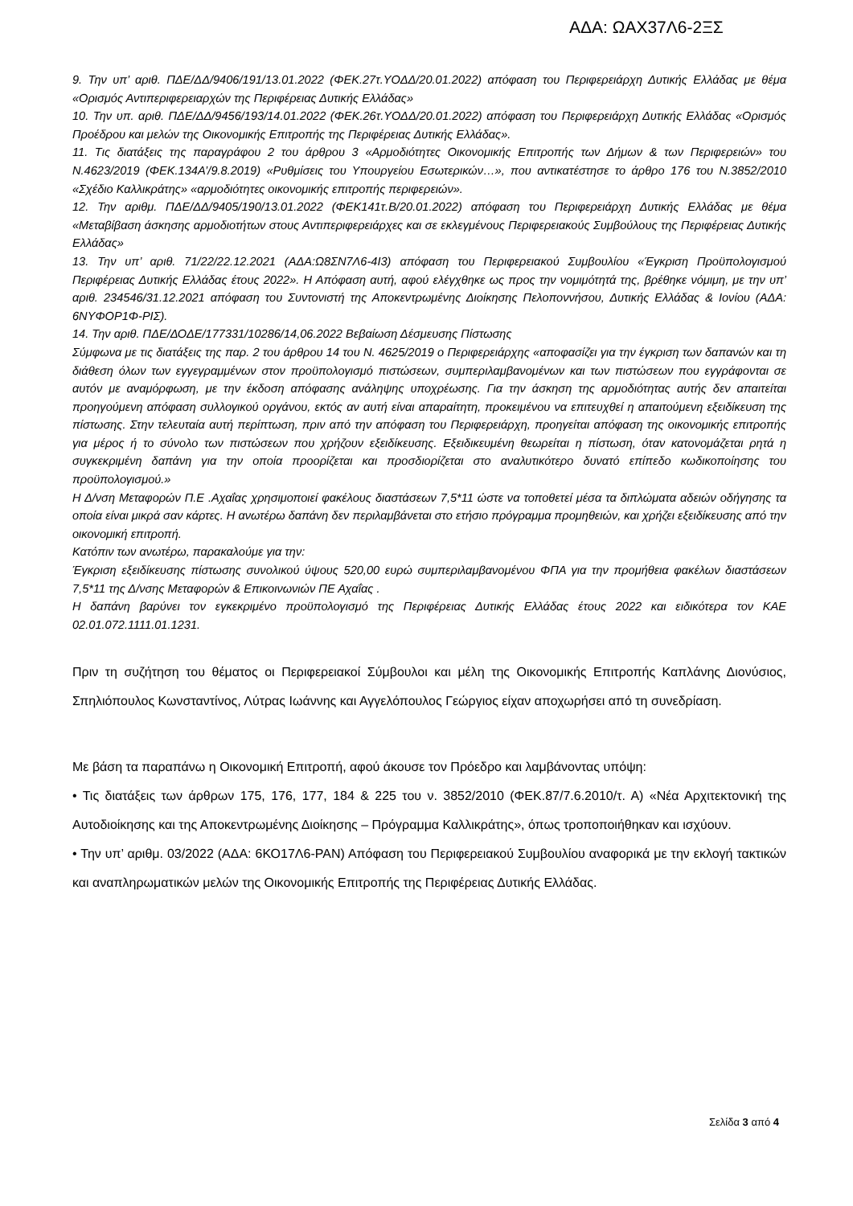ΑΔΑ: ΩΑΧ37Λ6-2ΞΣ
9. Την υπ’ αριθ. ΠΔΕ/ΔΔ/9406/191/13.01.2022 (ΦΕΚ.27τ.ΥΟΔΔ/20.01.2022) απόφαση του Περιφερειάρχη Δυτικής Ελλάδας με θέμα «Ορισμός Αντιπεριφερειαρχών της Περιφέρειας Δυτικής Ελλάδας»
10. Την υπ. αριθ. ΠΔΕ/ΔΔ/9456/193/14.01.2022 (ΦΕΚ.26τ.ΥΟΔΔ/20.01.2022) απόφαση του Περιφερειάρχη Δυτικής Ελλάδας «Ορισμός Προέδρου και μελών της Οικονομικής Επιτροπής της Περιφέρειας Δυτικής Ελλάδας».
11. Τις διατάξεις της παραγράφου 2 του άρθρου 3 «Αρμοδιότητες Οικονομικής Επιτροπής των Δήμων & των Περιφερειών» του Ν.4623/2019 (ΦΕΚ.134Α’/9.8.2019) «Ρυθμίσεις του Υπουργείου Εσωτερικών…», που αντικατέστησε το άρθρο 176 του Ν.3852/2010 «Σχέδιο Καλλικράτης» «αρμοδιότητες οικονομικής επιτροπής περιφερειών».
12. Την αριθμ. ΠΔΕ/ΔΔ/9405/190/13.01.2022 (ΦΕΚ141τ.Β/20.01.2022) απόφαση του Περιφερειάρχη Δυτικής Ελλάδας με θέμα «Μεταβίβαση άσκησης αρμοδιοτήτων στους Αντιπεριφερειάρχες και σε εκλεγμένους Περιφερειακούς Συμβούλους της Περιφέρειας Δυτικής Ελλάδας»
13. Την υπ’ αριθ. 71/22/22.12.2021 (ΑΔΑ:Ω8ΣΝ7Λ6-4Ι3) απόφαση του Περιφερειακού Συμβουλίου «Έγκριση Προϋπολογισμού Περιφέρειας Δυτικής Ελλάδας έτους 2022». Η Απόφαση αυτή, αφού ελέγχθηκε ως προς την νομιμότητά της, βρέθηκε νόμιμη, με την υπ’ αριθ. 234546/31.12.2021 απόφαση του Συντονιστή της Αποκεντρωμένης Διοίκησης Πελοποννήσου, Δυτικής Ελλάδας & Ιονίου (ΑΔΑ: 6ΝΥΦΟΡ1Φ-ΡΙΣ).
14. Την αριθ. ΠΔΕ/ΔΟΔΕ/177331/10286/14,06.2022 Βεβαίωση Δέσμευσης Πίστωσης
Σύμφωνα με τις διατάξεις της παρ. 2 του άρθρου 14 του Ν. 4625/2019 ο Περιφερειάρχης «αποφασίζει για την έγκριση των δαπανών και τη διάθεση όλων των εγγεγραμμένων στον προϋπολογισμό πιστώσεων, συμπεριλαμβανομένων και των πιστώσεων που εγγράφονται σε αυτόν με αναμόρφωση, με την έκδοση απόφασης ανάληψης υποχρέωσης. Για την άσκηση της αρμοδιότητας αυτής δεν απαιτείται προηγούμενη απόφαση συλλογικού οργάνου, εκτός αν αυτή είναι απαραίτητη, προκειμένου να επιτευχθεί η απαιτούμενη εξειδίκευση της πίστωσης. Στην τελευταία αυτή περίπτωση, πριν από την απόφαση του Περιφερειάρχη, προηγείται απόφαση της οικονομικής επιτροπής για μέρος ή το σύνολο των πιστώσεων που χρήζουν εξειδίκευσης. Εξειδικευμένη θεωρείται η πίστωση, όταν κατονομάζεται ρητά η συγκεκριμένη δαπάνη για την οποία προορίζεται και προσδιορίζεται στο αναλυτικότερο δυνατό επίπεδο κωδικοποίησης του προϋπολογισμού.»
Η Δ/νση Μεταφορών Π.Ε .Αχαΐας χρησιμοποιεί φακέλους διαστάσεων 7,5*11 ώστε να τοποθετεί μέσα τα διπλώματα αδειών οδήγησης τα οποία είναι μικρά σαν κάρτες. Η ανωτέρω δαπάνη δεν περιλαμβάνεται στο ετήσιο πρόγραμμα προμηθειών, και χρήζει εξειδίκευσης από την οικονομική επιτροπή.
Κατόπιν των ανωτέρω, παρακαλούμε για την:
Έγκριση εξειδίκευσης πίστωσης συνολικού ύψους 520,00 ευρώ συμπεριλαμβανομένου ΦΠΑ για την προμήθεια φακέλων διαστάσεων 7,5*11 της Δ/νσης Μεταφορών & Επικοινωνιών ΠΕ Αχαΐας .
Η δαπάνη βαρύνει τον εγκεκριμένο προϋπολογισμό της Περιφέρειας Δυτικής Ελλάδας έτους 2022 και ειδικότερα τον ΚΑΕ 02.01.072.1111.01.1231.
Πριν τη συζήτηση του θέματος οι Περιφερειακοί Σύμβουλοι και μέλη της Οικονομικής Επιτροπής Καπλάνης Διονύσιος, Σπηλιόπουλος Κωνσταντίνος, Λύτρας Ιωάννης και Αγγελόπουλος Γεώργιος είχαν αποχωρήσει από τη συνεδρίαση.
Με βάση τα παραπάνω η Οικονομική Επιτροπή, αφού άκουσε τον Πρόεδρο και λαμβάνοντας υπόψη:
• Τις διατάξεις των άρθρων 175, 176, 177, 184 & 225 του ν. 3852/2010 (ΦΕΚ.87/7.6.2010/τ. Α) «Νέα Αρχιτεκτονική της Αυτοδιοίκησης και της Αποκεντρωμένης Διοίκησης – Πρόγραμμα Καλλικράτης», όπως τροποποιήθηκαν και ισχύουν.
• Την υπ’ αριθμ. 03/2022 (ΑΔΑ: 6ΚΟ17Λ6-ΡΑΝ) Απόφαση του Περιφερειακού Συμβουλίου αναφορικά με την εκλογή τακτικών και αναπληρωματικών μελών της Οικονομικής Επιτροπής της Περιφέρειας Δυτικής Ελλάδας.
Σελίδα 3 από 4